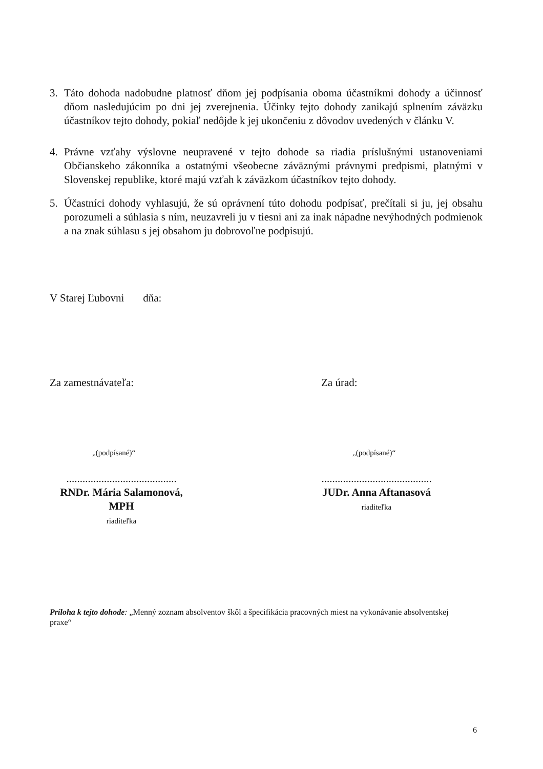3.
Táto dohoda nadobudne platnosť dňom jej podpísania oboma účastníkmi dohody a účinnosť dňom nasledujúcim po dni jej zverejnenia. Účinky tejto dohody zanikajú splnením záväzku účastníkov tejto dohody, pokiaľ nedôjde k jej ukončeniu z dôvodov uvedených v článku V.
4.
Právne vzťahy výslovne neupravené v tejto dohode sa riadia príslušnými ustanoveniami Občianskeho zákonníka a ostatnými všeobecne záväznými právnymi predpismi, platnými v Slovenskej republike, ktoré majú vzťah k záväzkom účastníkov tejto dohody.
5.
Účastníci dohody vyhlasujú, že sú oprávnení túto dohodu podpísať, prečítali si ju, jej obsahu porozumeli a súhlasia s ním, neuzavreli ju v tiesni ani za inak nápadne nevýhodných podmienok a na znak súhlasu s jej obsahom ju dobrovoľne podpisujú.
V Starej Ľubovni dňa:
Za zamestnávateľa: Za úrad:
„(podpísané)“ „(podpísané)“
.........................................
RNDr. Mária Salamonová, MPH
riaditeľka
.........................................
JUDr. Anna Aftanasová
riaditeľka
Príloha k tejto dohode: „Menný zoznam absolventov škôl a špecifikácia pracovných miest na vykonávanie absolventskej praxe“
6